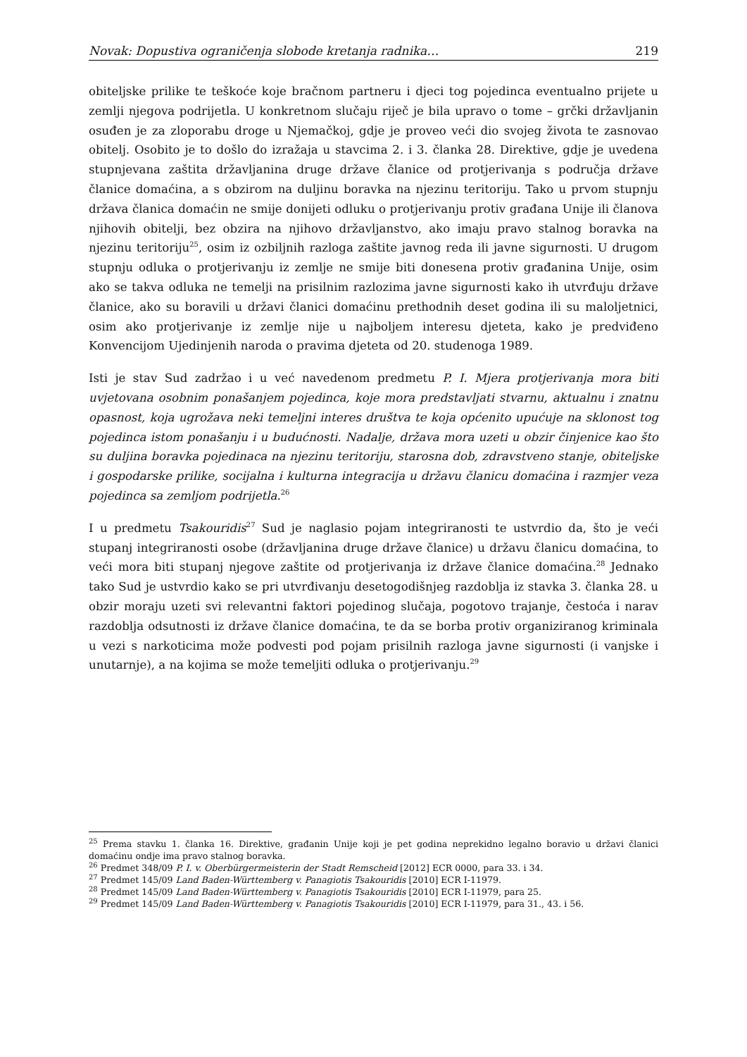Novak: Dopustiva ograničenja slobode kretanja radnika… 219
obiteljske prilike te teškoće koje bračnom partneru i djeci tog pojedinca eventualno prijete u zemlji njegova podrijetla. U konkretnom slučaju riječ je bila upravo o tome – grčki državljanin osuđen je za zloporabu droge u Njemačkoj, gdje je proveo veći dio svojeg života te zasnovao obitelj. Osobito je to došlo do izražaja u stavcima 2. i 3. članka 28. Direktive, gdje je uvedena stupnjevana zaštita državljanina druge države članice od protjerivanja s područja države članice domaćina, a s obzirom na duljinu boravka na njezinu teritoriju. Tako u prvom stupnju država članica domaćin ne smije donijeti odluku o protjerivanju protiv građana Unije ili članova njihovih obitelji, bez obzira na njihovo državljanstvo, ako imaju pravo stalnog boravka na njezinu teritoriju<sup>25</sup>, osim iz ozbiljnih razloga zaštite javnog reda ili javne sigurnosti. U drugom stupnju odluka o protjerivanju iz zemlje ne smije biti donesena protiv građanina Unije, osim ako se takva odluka ne temelji na prisilnim razlozima javne sigurnosti kako ih utvrđuju države članice, ako su boravili u državi članici domaćinu prethodnih deset godina ili su maloljetnici, osim ako protjerivanje iz zemlje nije u najboljem interesu djeteta, kako je predviđeno Konvencijom Ujedinjenih naroda o pravima djeteta od 20. studenoga 1989.
Isti je stav Sud zadržao i u već navedenom predmetu P. I. Mjera protjerivanja mora biti uvjetovana osobnim ponašanjem pojedinca, koje mora predstavljati stvarnu, aktualnu i znatnu opasnost, koja ugrožava neki temeljni interes društva te koja općenito upućuje na sklonost tog pojedinca istom ponašanju i u budućnosti. Nadalje, država mora uzeti u obzir činjenice kao što su duljina boravka pojedinaca na njezinu teritoriju, starosna dob, zdravstveno stanje, obiteljske i gospodarske prilike, socijalna i kulturna integracija u državu članicu domaćina i razmjer veza pojedinca sa zemljom podrijetla.<sup>26</sup>
I u predmetu Tsakouridis<sup>27</sup> Sud je naglasio pojam integriranosti te ustvrdio da, što je veći stupanj integriranosti osobe (državljanina druge države članice) u državu članicu domaćina, to veći mora biti stupanj njegove zaštite od protjerivanja iz države članice domaćina.<sup>28</sup> Jednako tako Sud je ustvrdio kako se pri utvrđivanju desetogodišnjeg razdoblja iz stavka 3. članka 28. u obzir moraju uzeti svi relevantni faktori pojedinog slučaja, pogotovo trajanje, čestoća i narav razdoblja odsutnosti iz države članice domaćina, te da se borba protiv organiziranog kriminala u vezi s narkoticima može podvesti pod pojam prisilnih razloga javne sigurnosti (i vanjske i unutarnje), a na kojima se može temeljiti odluka o protjerivanju.<sup>29</sup>
<sup>25</sup> Prema stavku 1. članka 16. Direktive, građanin Unije koji je pet godina neprekidno legalno boravio u državi članici domaćinu ondje ima pravo stalnog boravka.
<sup>26</sup> Predmet 348/09 P. I. v. Oberbürgermeisterin der Stadt Remscheid [2012] ECR 0000, para 33. i 34.
<sup>27</sup> Predmet 145/09 Land Baden-Württemberg v. Panagiotis Tsakouridis [2010] ECR I-11979.
<sup>28</sup> Predmet 145/09 Land Baden-Württemberg v. Panagiotis Tsakouridis [2010] ECR I-11979, para 25.
<sup>29</sup> Predmet 145/09 Land Baden-Württemberg v. Panagiotis Tsakouridis [2010] ECR I-11979, para 31., 43. i 56.